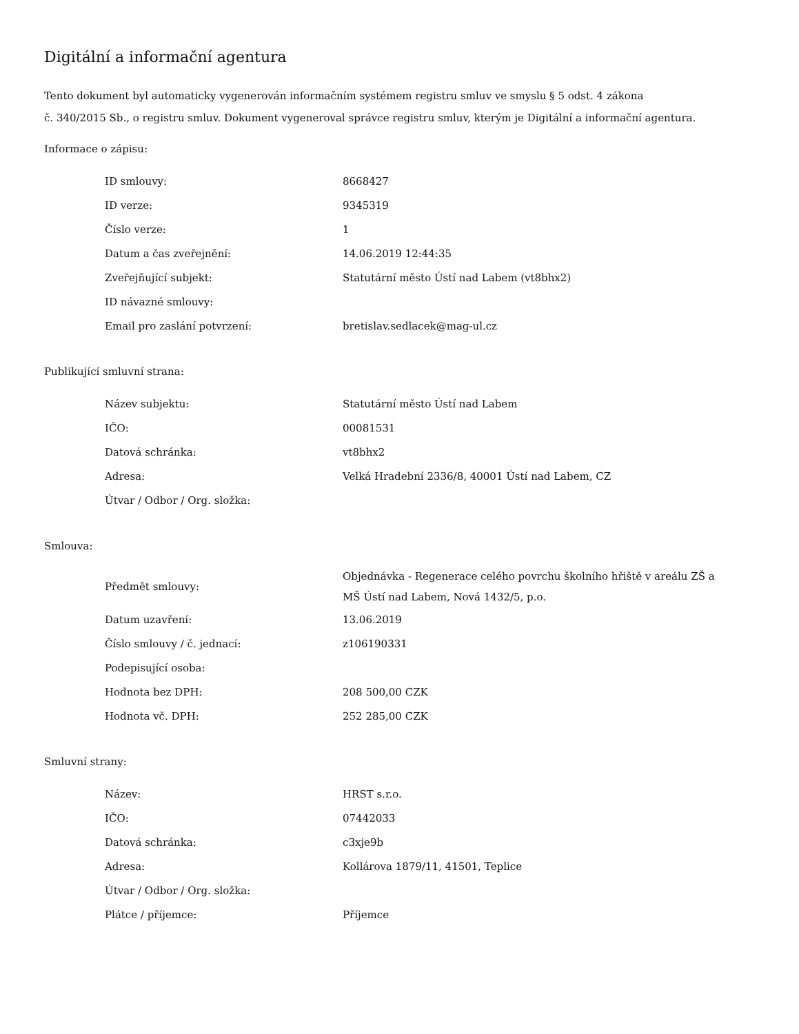Digitální a informační agentura
Tento dokument byl automaticky vygenerován informačním systémem registru smluv ve smyslu § 5 odst. 4 zákona
č. 340/2015 Sb., o registru smluv. Dokument vygeneroval správce registru smluv, kterým je Digitální a informační agentura.
Informace o zápisu:
| ID smlouvy: | 8668427 |
| ID verze: | 9345319 |
| Číslo verze: | 1 |
| Datum a čas zveřejnění: | 14.06.2019 12:44:35 |
| Zveřejňující subjekt: | Statutární město Ústí nad Labem (vt8bhx2) |
| ID návazné smlouvy: | |
| Email pro zaslání potvrzení: | bretislav.sedlacek@mag-ul.cz |
Publikující smluvní strana:
| Název subjektu: | Statutární město Ústí nad Labem |
| IČO: | 00081531 |
| Datová schránka: | vt8bhx2 |
| Adresa: | Velká Hradební 2336/8, 40001 Ústí nad Labem, CZ |
| Útvar / Odbor / Org. složka: | |
Smlouva:
| Předmět smlouvy: | Objednávka - Regenerace celého povrchu školního hřiště v areálu ZŠ a MŠ Ústí nad Labem, Nová 1432/5, p.o. |
| Datum uzavření: | 13.06.2019 |
| Číslo smlouvy / č. jednací: | z106190331 |
| Podepisující osoba: | |
| Hodnota bez DPH: | 208 500,00 CZK |
| Hodnota vč. DPH: | 252 285,00 CZK |
Smluvní strany:
| Název: | HRST s.r.o. |
| IČO: | 07442033 |
| Datová schránka: | c3xje9b |
| Adresa: | Kollárova 1879/11, 41501, Teplice |
| Útvar / Odbor / Org. složka: | |
| Plátce / příjemce: | Příjemce |